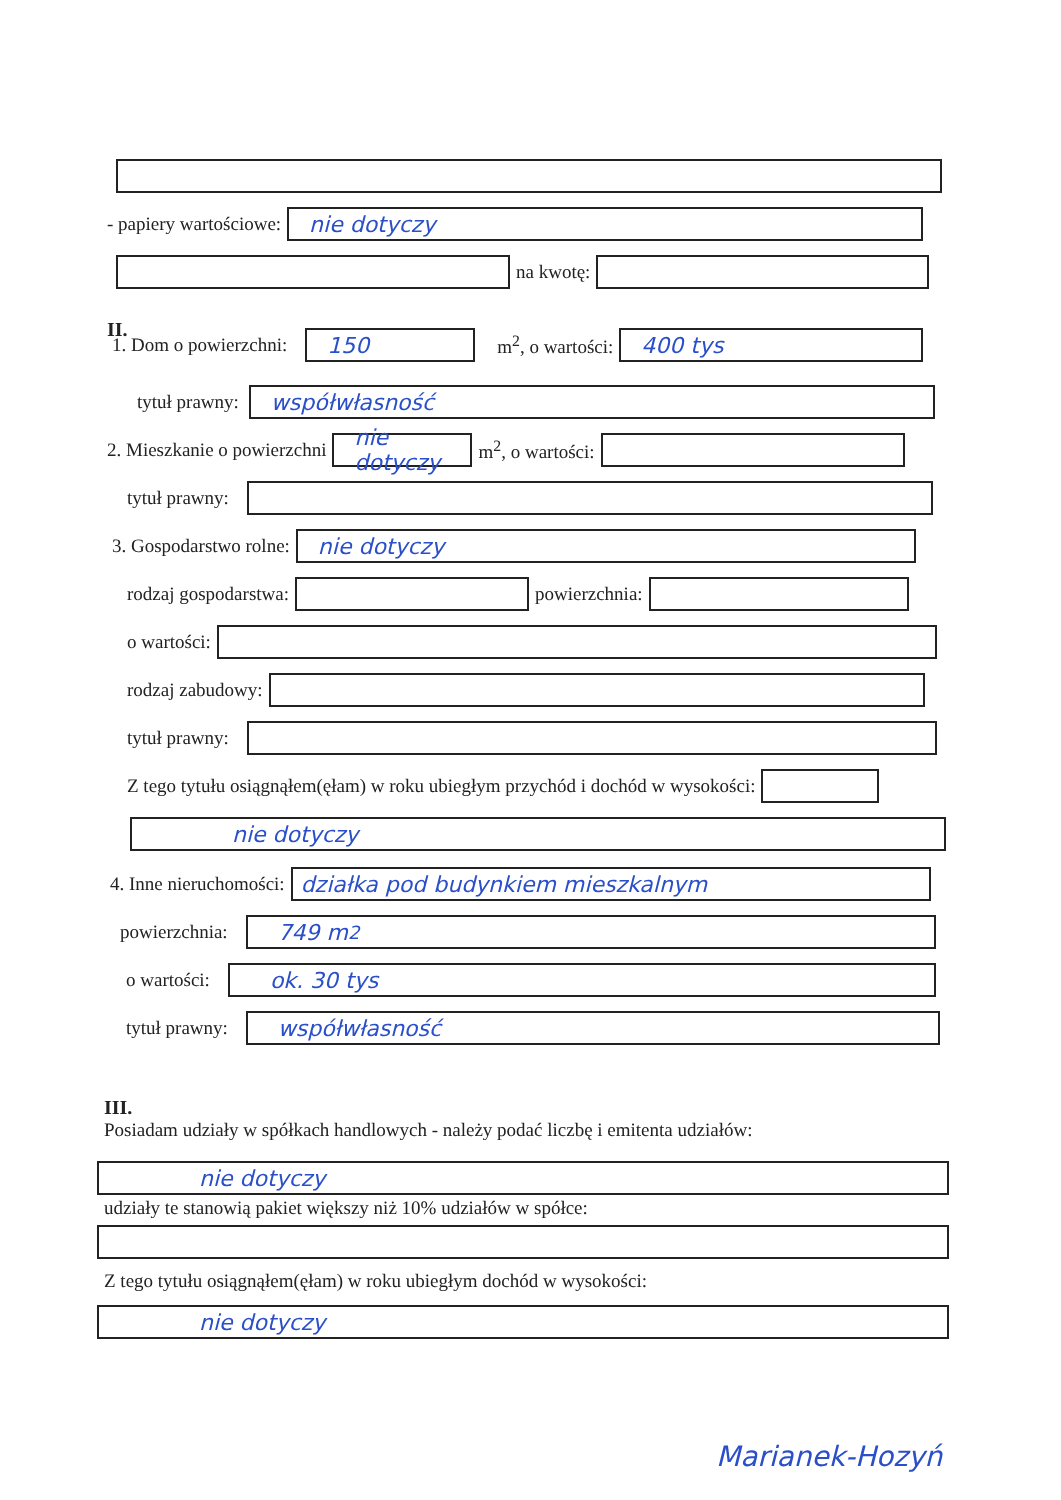- papiery wartościowe:
nie dotyczy
na kwotę:
II.
1. Dom o powierzchni:
150
m<sup>2</sup>, o wartości:
400 tys
tytuł prawny:
współwłasność
2. Mieszkanie o powierzchni
nie dotyczy
m<sup>2</sup>, o wartości:
tytuł prawny:
3. Gospodarstwo rolne:
nie dotyczy
rodzaj gospodarstwa: powierzchnia:
o wartości:
rodzaj zabudowy:
tytuł prawny:
Z tego tytułu osiągnąłem(ęłam) w roku ubiegłym przychód i dochód w wysokości:
nie dotyczy
4. Inne nieruchomości:
działka pod budynkiem mieszkalnym
powierzchnia:
749 m<sup>2</sup>
o wartości:
ok. 30 tys
tytuł prawny:
współwłasność
III.
Posiadam udziały w spółkach handlowych - należy podać liczbę i emitenta udziałów:
nie dotyczy
udziały te stanowią pakiet większy niż 10% udziałów w spółce:
Z tego tytułu osiągnąłem(ęłam) w roku ubiegłym dochód w wysokości:
nie dotyczy
Marianek-Hozyń